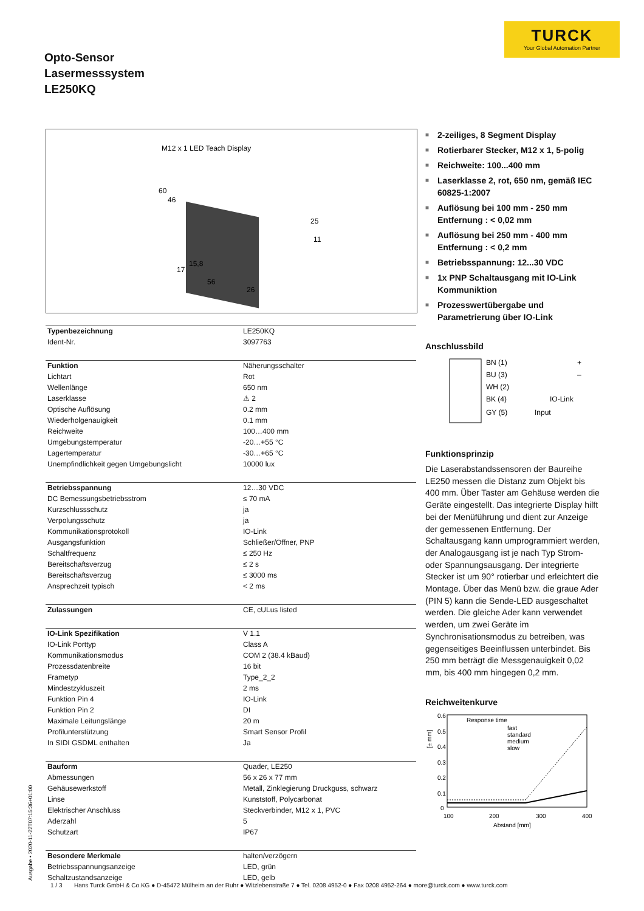TURCK
Your Global Automation Partner
Opto-Sensor
Lasermesssystem
LE250KQ
M12 x 1 LED Teach Display
60
46
25
11
15,8
17
56
26
| Typenbezeichnung | LE250KQ |
| Ident-Nr. | 3097763 |
| Funktion | Näherungsschalter |
| Lichtart | Rot |
| Wellenlänge | 650 nm |
| Laserklasse | ⚠ 2 |
| Optische Auflösung | 0.2 mm |
| Wiederholgenauigkeit | 0.1 mm |
| Reichweite | 100…400 mm |
| Umgebungstemperatur | -20…+55 °C |
| Lagertemperatur | -30…+65 °C |
| Unempfindlichkeit gegen Umgebungslicht | 10000 lux |
| Betriebsspannung | 12…30 VDC |
| DC Bemessungsbetriebsstrom | ≤ 70 mA |
| Kurzschlussschutz | ja |
| Verpolungsschutz | ja |
| Kommunikationsprotokoll | IO-Link |
| Ausgangsfunktion | Schließer/Öffner, PNP |
| Schaltfrequenz | ≤ 250 Hz |
| Bereitschaftsverzug | ≤ 2 s |
| Bereitschaftsverzug | ≤ 3000 ms |
| Ansprechzeit typisch | < 2 ms |
| Zulassungen | CE, cULus listed |
| IO-Link Spezifikation | V 1.1 |
| IO-Link Porttyp | Class A |
| Kommunikationsmodus | COM 2 (38.4 kBaud) |
| Prozessdatenbreite | 16 bit |
| Frametyp | Type_2_2 |
| Mindestzykluszeit | 2 ms |
| Funktion Pin 4 | IO-Link |
| Funktion Pin 2 | DI |
| Maximale Leitungslänge | 20 m |
| Profilunterstützung | Smart Sensor Profil |
| In SIDI GSDML enthalten | Ja |
| Bauform | Quader, LE250 |
| Abmessungen | 56 x 26 x 77 mm |
| Gehäusewerkstoff | Metall, Zinklegierung Druckguss, schwarz |
| Linse | Kunststoff, Polycarbonat |
| Elektrischer Anschluss | Steckverbinder, M12 x 1, PVC |
| Aderzahl | 5 |
| Schutzart | IP67 |
| Besondere Merkmale | halten/verzögern |
| Betriebsspannungsanzeige | LED, grün |
| Schaltzustandsanzeige | LED, gelb |
■ 2-zeiliges, 8 Segment Display
■ Rotierbarer Stecker, M12 x 1, 5-polig
■ Reichweite: 100...400 mm
■ Laserklasse 2, rot, 650 nm, gemäß IEC 60825-1:2007
■ Auflösung bei 100 mm - 250 mm Entfernung : < 0,02 mm
■ Auflösung bei 250 mm - 400 mm Entfernung : < 0,2 mm
■ Betriebsspannung: 12...30 VDC
■ 1x PNP Schaltausgang mit IO-Link Kommuniktion
■ Prozesswertübergabe und Parametrierung über IO-Link
Anschlussbild
BN (1)
+
BU (3)
–
WH (2)
BK (4)
IO-Link
GY (5)
Input
Funktionsprinzip
Die Laserabstandssensoren der Baureihe LE250 messen die Distanz zum Objekt bis 400 mm. Über Taster am Gehäuse werden die Geräte eingestellt. Das integrierte Display hilft bei der Menüführung und dient zur Anzeige der gemessenen Entfernung. Der Schaltausgang kann umprogrammiert werden, der Analogausgang ist je nach Typ Strom- oder Spannungsausgang. Der integrierte Stecker ist um 90° rotierbar und erleichtert die Montage. Über das Menü bzw. die graue Ader (PIN 5) kann die Sende-LED ausgeschaltet werden. Die gleiche Ader kann verwendet werden, um zwei Geräte im Synchronisationsmodus zu betreiben, was gegenseitiges Beeinflussen unterbindet. Bis 250 mm beträgt die Messgenauigkeit 0,02 mm, bis 400 mm hingegen 0,2 mm.
Reichweitenkurve
[± mm]
0.6
0.5
0.4
0.3
0.2
0.1
0
100
200
300
400
Abstand [mm]
Response time
fast
standard
medium
slow
Ausgabe • 2020-11-22T07:15:36+01:00
1 / 3 Hans Turck GmbH & Co.KG ● D-45472 Mülheim an der Ruhr ● Witzlebenstraße 7 ● Tel. 0208 4952-0 ● Fax 0208 4952-264 ● more@turck.com ● www.turck.com